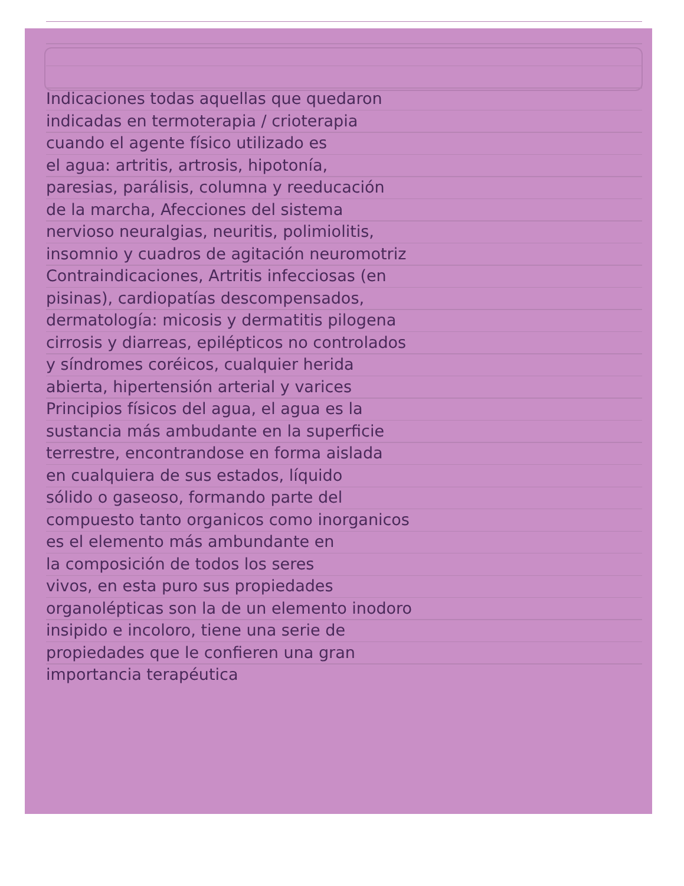Indicaciones todas aquellas que quedaron
indicadas en termoterapia / crioterapia
cuando el agente físico utilizado es
el agua: artritis, artrosis, hipotonía,
paresias, parálisis, columna y reeducación
de la marcha, Afecciones del sistema
nervioso neuralgias, neuritis, polimiolitis,
insomnio y cuadros de agitación neuromotriz
Contraindicaciones, Artritis infecciosas (en
pisinas), cardiopatías descompensados,
dermatología: micosis y dermatitis pilogena
cirrosis y diarreas, epilépticos no controlados
y síndromes coréicos, cualquier herida
abierta, hipertensión arterial y varices
Principios físicos del agua, el agua es la
sustancia más ambudante en la superficie
terrestre, encontrandose en forma aislada
en cualquiera de sus estados, líquido
sólido o gaseoso, formando parte del
compuesto tanto organicos como inorganicos
es el elemento más ambundante en
la composición de todos los seres
vivos, en esta puro sus propiedades
organolépticas son la de un elemento inodoro
insipido e incoloro, tiene una serie de
propiedades que le confieren una gran
importancia terapéutica